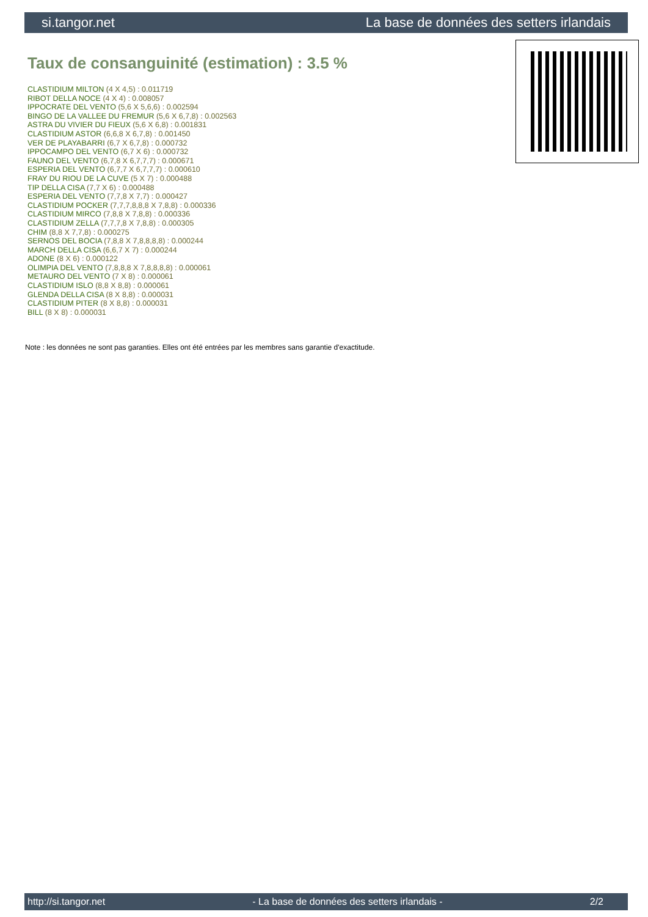si.tangor.net La base de données des setters irlandais
Taux de consanguinité (estimation) : 3.5 %
CLASTIDIUM MILTON (4 X 4,5) : 0.011719
RIBOT DELLA NOCE (4 X 4) : 0.008057
IPPOCRATE DEL VENTO (5,6 X 5,6,6) : 0.002594
BINGO DE LA VALLEE DU FREMUR (5,6 X 6,7,8) : 0.002563
ASTRA DU VIVIER DU FIEUX (5,6 X 6,8) : 0.001831
CLASTIDIUM ASTOR (6,6,8 X 6,7,8) : 0.001450
VER DE PLAYABARRI (6,7 X 6,7,8) : 0.000732
IPPOCAMPO DEL VENTO (6,7 X 6) : 0.000732
FAUNO DEL VENTO (6,7,8 X 6,7,7,7) : 0.000671
ESPERIA DEL VENTO (6,7,7 X 6,7,7,7) : 0.000610
FRAY DU RIOU DE LA CUVE (5 X 7) : 0.000488
TIP DELLA CISA (7,7 X 6) : 0.000488
ESPERIA DEL VENTO (7,7,8 X 7,7) : 0.000427
CLASTIDIUM POCKER (7,7,7,8,8,8 X 7,8,8) : 0.000336
CLASTIDIUM MIRCO (7,8,8 X 7,8,8) : 0.000336
CLASTIDIUM ZELLA (7,7,7,8 X 7,8,8) : 0.000305
CHIM (8,8 X 7,7,8) : 0.000275
SERNOS DEL BOCIA (7,8,8 X 7,8,8,8,8) : 0.000244
MARCH DELLA CISA (6,6,7 X 7) : 0.000244
ADONE (8 X 6) : 0.000122
OLIMPIA DEL VENTO (7,8,8,8 X 7,8,8,8,8) : 0.000061
METAURO DEL VENTO (7 X 8) : 0.000061
CLASTIDIUM ISLO (8,8 X 8,8) : 0.000061
GLENDA DELLA CISA (8 X 8,8) : 0.000031
CLASTIDIUM PITER (8 X 8,8) : 0.000031
BILL (8 X 8) : 0.000031
Note : les données ne sont pas garanties. Elles ont été entrées par les membres sans garantie d'exactitude.
http://si.tangor.net - La base de données des setters irlandais - 2/2